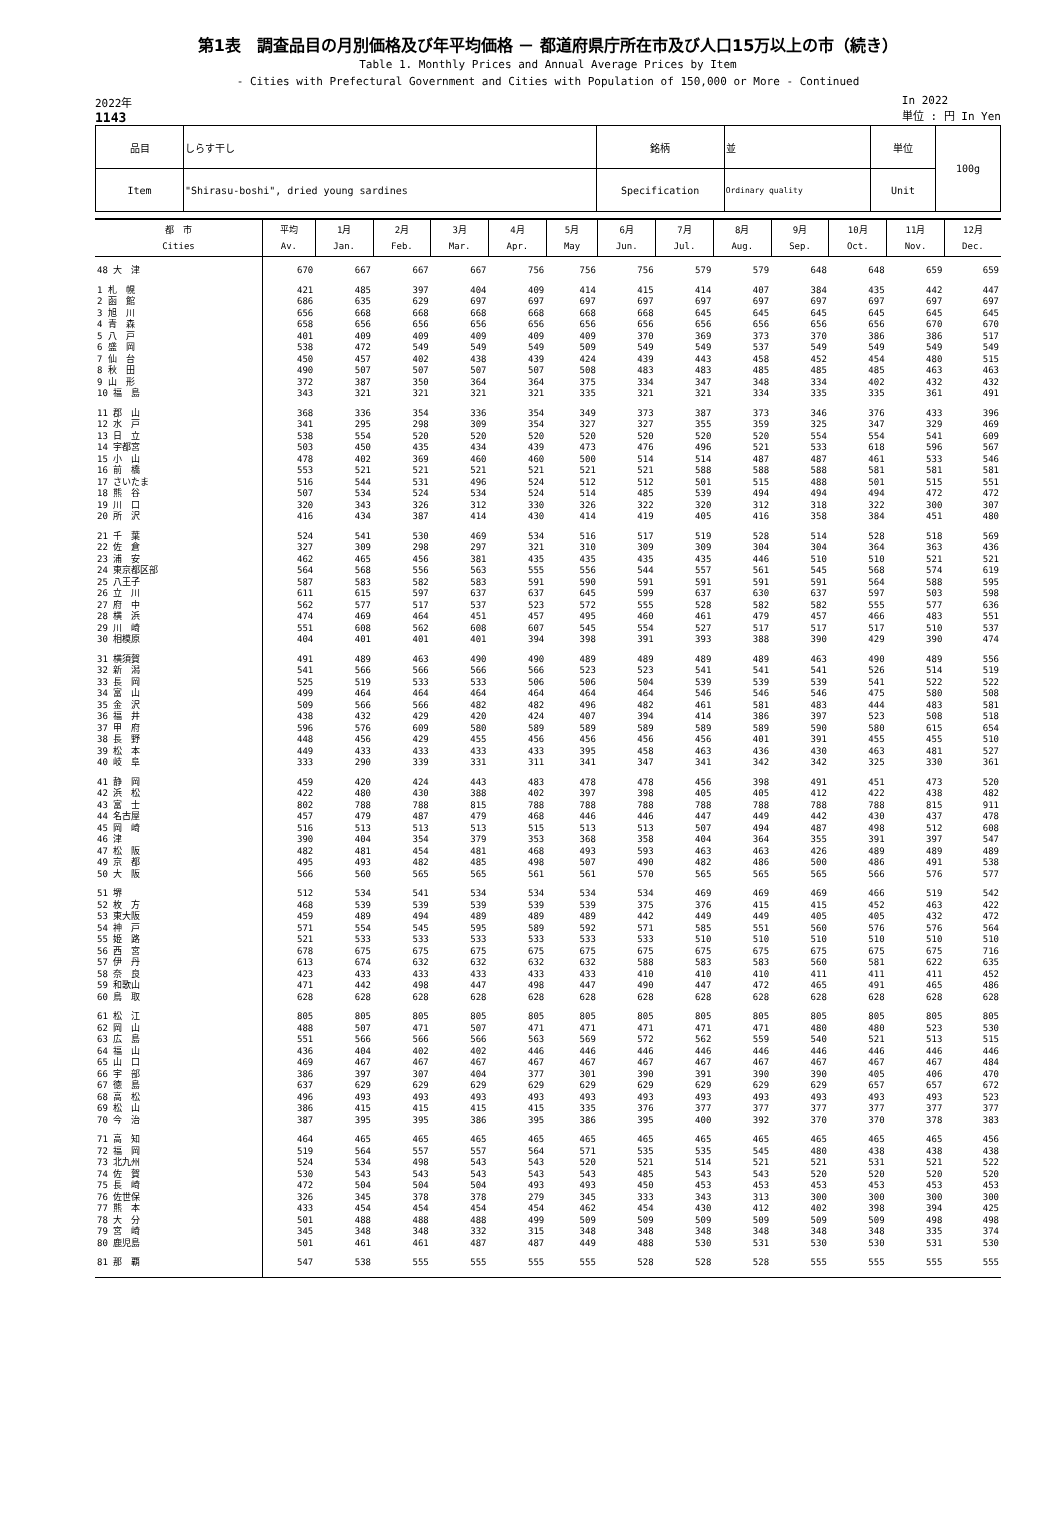第1表　調査品目の月別価格及び年平均価格 － 都道府県庁所在市及び人口15万以上の市（続き）
Table 1. Monthly Prices and Annual Average Prices by Item
- Cities with Prefectural Government and Cities with Population of 150,000 or More - Continued
2022年
1143
In 2022
単位 : 円 In Yen
| 品目 | しらす干し | 銘柄 | 並 | 単位 | 100g |
| Item | "Shirasu-boshi", dried young sardines | Specification | Ordinary quality | Unit | |
| 都 市 Cities | 平均 Av. | 1月 Jan. | 2月 Feb. | 3月 Mar. | 4月 Apr. | 5月 May | 6月 Jun. | 7月 Jul. | 8月 Aug. | 9月 Sep. | 10月 Oct. | 11月 Nov. | 12月 Dec. |
| --- | --- | --- | --- | --- | --- | --- | --- | --- | --- | --- | --- | --- | --- |
| 48 大 津 | 670 | 667 | 667 | 667 | 756 | 756 | 756 | 579 | 579 | 648 | 648 | 659 | 659 |
| 1 札 幌 | 421 | 485 | 397 | 404 | 409 | 414 | 415 | 414 | 407 | 384 | 435 | 442 | 447 |
| 2 函 館 | 686 | 635 | 629 | 697 | 697 | 697 | 697 | 697 | 697 | 697 | 697 | 697 | 697 |
| 3 旭 川 | 656 | 668 | 668 | 668 | 668 | 668 | 668 | 645 | 645 | 645 | 645 | 645 | 645 |
| 4 青 森 | 658 | 656 | 656 | 656 | 656 | 656 | 656 | 656 | 656 | 656 | 656 | 670 | 670 |
| 5 八 戸 | 401 | 409 | 409 | 409 | 409 | 409 | 370 | 369 | 373 | 370 | 386 | 386 | 517 |
| 6 盛 岡 | 538 | 472 | 549 | 549 | 549 | 509 | 549 | 549 | 537 | 549 | 549 | 549 | 549 |
| 7 仙 台 | 450 | 457 | 402 | 438 | 439 | 424 | 439 | 443 | 458 | 452 | 454 | 480 | 515 |
| 8 秋 田 | 490 | 507 | 507 | 507 | 507 | 508 | 483 | 483 | 485 | 485 | 485 | 463 | 463 |
| 9 山 形 | 372 | 387 | 350 | 364 | 364 | 375 | 334 | 347 | 348 | 334 | 402 | 432 | 432 |
| 10 福 島 | 343 | 321 | 321 | 321 | 321 | 335 | 321 | 321 | 334 | 335 | 335 | 361 | 491 |
| 11 郡 山 | 368 | 336 | 354 | 336 | 354 | 349 | 373 | 387 | 373 | 346 | 376 | 433 | 396 |
| 12 水 戸 | 341 | 295 | 298 | 309 | 354 | 327 | 327 | 355 | 359 | 325 | 347 | 329 | 469 |
| 13 日 立 | 538 | 554 | 520 | 520 | 520 | 520 | 520 | 520 | 520 | 554 | 554 | 541 | 609 |
| 14 宇都宮 | 503 | 450 | 435 | 434 | 439 | 473 | 476 | 496 | 521 | 533 | 618 | 596 | 567 |
| 15 小 山 | 478 | 402 | 369 | 460 | 460 | 500 | 514 | 514 | 487 | 487 | 461 | 533 | 546 |
| 16 前 橋 | 553 | 521 | 521 | 521 | 521 | 521 | 521 | 588 | 588 | 588 | 581 | 581 | 581 |
| 17 さいたま | 516 | 544 | 531 | 496 | 524 | 512 | 512 | 501 | 515 | 488 | 501 | 515 | 551 |
| 18 熊 谷 | 507 | 534 | 524 | 534 | 524 | 514 | 485 | 539 | 494 | 494 | 494 | 472 | 472 |
| 19 川 口 | 320 | 343 | 326 | 312 | 330 | 326 | 322 | 320 | 312 | 318 | 322 | 300 | 307 |
| 20 所 沢 | 416 | 434 | 387 | 414 | 430 | 414 | 419 | 405 | 416 | 358 | 384 | 451 | 480 |
| 21 千 葉 | 524 | 541 | 530 | 469 | 534 | 516 | 517 | 519 | 528 | 514 | 528 | 518 | 569 |
| 22 佐 倉 | 327 | 309 | 298 | 297 | 321 | 310 | 309 | 309 | 304 | 304 | 364 | 363 | 436 |
| 23 浦 安 | 462 | 465 | 456 | 381 | 435 | 435 | 435 | 435 | 446 | 510 | 510 | 521 | 521 |
| 24 東京都区部 | 564 | 568 | 556 | 563 | 555 | 556 | 544 | 557 | 561 | 545 | 568 | 574 | 619 |
| 25 八王子 | 587 | 583 | 582 | 583 | 591 | 590 | 591 | 591 | 591 | 591 | 564 | 588 | 595 |
| 26 立 川 | 611 | 615 | 597 | 637 | 637 | 645 | 599 | 637 | 630 | 637 | 597 | 503 | 598 |
| 27 府 中 | 562 | 577 | 517 | 537 | 523 | 572 | 555 | 528 | 582 | 582 | 555 | 577 | 636 |
| 28 横 浜 | 474 | 469 | 464 | 451 | 457 | 495 | 460 | 461 | 479 | 457 | 466 | 483 | 551 |
| 29 川 崎 | 551 | 608 | 562 | 608 | 607 | 545 | 554 | 527 | 517 | 517 | 517 | 510 | 537 |
| 30 相模原 | 404 | 401 | 401 | 401 | 394 | 398 | 391 | 393 | 388 | 390 | 429 | 390 | 474 |
| 31 横須賀 | 491 | 489 | 463 | 490 | 490 | 489 | 489 | 489 | 489 | 463 | 490 | 489 | 556 |
| 32 新 潟 | 541 | 566 | 566 | 566 | 566 | 523 | 523 | 541 | 541 | 541 | 526 | 514 | 519 |
| 33 長 岡 | 525 | 519 | 533 | 533 | 506 | 506 | 504 | 539 | 539 | 539 | 541 | 522 | 522 |
| 34 富 山 | 499 | 464 | 464 | 464 | 464 | 464 | 464 | 546 | 546 | 546 | 475 | 580 | 508 |
| 35 金 沢 | 509 | 566 | 566 | 482 | 482 | 496 | 482 | 461 | 581 | 483 | 444 | 483 | 581 |
| 36 福 井 | 438 | 432 | 429 | 420 | 424 | 407 | 394 | 414 | 386 | 397 | 523 | 508 | 518 |
| 37 甲 府 | 596 | 576 | 609 | 580 | 589 | 589 | 589 | 589 | 589 | 590 | 580 | 615 | 654 |
| 38 長 野 | 448 | 456 | 429 | 455 | 456 | 456 | 456 | 456 | 401 | 391 | 455 | 455 | 510 |
| 39 松 本 | 449 | 433 | 433 | 433 | 433 | 395 | 458 | 463 | 436 | 430 | 463 | 481 | 527 |
| 40 岐 阜 | 333 | 290 | 339 | 331 | 311 | 341 | 347 | 341 | 342 | 342 | 325 | 330 | 361 |
| 41 静 岡 | 459 | 420 | 424 | 443 | 483 | 478 | 478 | 456 | 398 | 491 | 451 | 473 | 520 |
| 42 浜 松 | 422 | 480 | 430 | 388 | 402 | 397 | 398 | 405 | 405 | 412 | 422 | 438 | 482 |
| 43 富 士 | 802 | 788 | 788 | 815 | 788 | 788 | 788 | 788 | 788 | 788 | 788 | 815 | 911 |
| 44 名古屋 | 457 | 479 | 487 | 479 | 468 | 446 | 446 | 447 | 449 | 442 | 430 | 437 | 478 |
| 45 岡 崎 | 516 | 513 | 513 | 513 | 515 | 513 | 513 | 507 | 494 | 487 | 498 | 512 | 608 |
| 46 津 | 390 | 404 | 354 | 379 | 353 | 368 | 358 | 404 | 364 | 355 | 391 | 397 | 547 |
| 47 松 阪 | 482 | 481 | 454 | 481 | 468 | 493 | 593 | 463 | 463 | 426 | 489 | 489 | 489 |
| 49 京 都 | 495 | 493 | 482 | 485 | 498 | 507 | 490 | 482 | 486 | 500 | 486 | 491 | 538 |
| 50 大 阪 | 566 | 560 | 565 | 565 | 561 | 561 | 570 | 565 | 565 | 565 | 566 | 576 | 577 |
| 51 堺 | 512 | 534 | 541 | 534 | 534 | 534 | 534 | 469 | 469 | 469 | 466 | 519 | 542 |
| 52 枚 方 | 468 | 539 | 539 | 539 | 539 | 539 | 375 | 376 | 415 | 415 | 452 | 463 | 422 |
| 53 東大阪 | 459 | 489 | 494 | 489 | 489 | 489 | 442 | 449 | 449 | 405 | 405 | 432 | 472 |
| 54 神 戸 | 571 | 554 | 545 | 595 | 589 | 592 | 571 | 585 | 551 | 560 | 576 | 576 | 564 |
| 55 姫 路 | 521 | 533 | 533 | 533 | 533 | 533 | 533 | 510 | 510 | 510 | 510 | 510 | 510 |
| 56 西 宮 | 678 | 675 | 675 | 675 | 675 | 675 | 675 | 675 | 675 | 675 | 675 | 675 | 716 |
| 57 伊 丹 | 613 | 674 | 632 | 632 | 632 | 632 | 588 | 583 | 583 | 560 | 581 | 622 | 635 |
| 58 奈 良 | 423 | 433 | 433 | 433 | 433 | 433 | 410 | 410 | 410 | 411 | 411 | 411 | 452 |
| 59 和歌山 | 471 | 442 | 498 | 447 | 498 | 447 | 490 | 447 | 472 | 465 | 491 | 465 | 486 |
| 60 鳥 取 | 628 | 628 | 628 | 628 | 628 | 628 | 628 | 628 | 628 | 628 | 628 | 628 | 628 |
| 61 松 江 | 805 | 805 | 805 | 805 | 805 | 805 | 805 | 805 | 805 | 805 | 805 | 805 | 805 |
| 62 岡 山 | 488 | 507 | 471 | 507 | 471 | 471 | 471 | 471 | 471 | 480 | 480 | 523 | 530 |
| 63 広 島 | 551 | 566 | 566 | 566 | 563 | 569 | 572 | 562 | 559 | 540 | 521 | 513 | 515 |
| 64 福 山 | 436 | 404 | 402 | 402 | 446 | 446 | 446 | 446 | 446 | 446 | 446 | 446 | 446 |
| 65 山 口 | 469 | 467 | 467 | 467 | 467 | 467 | 467 | 467 | 467 | 467 | 467 | 467 | 484 |
| 66 宇 部 | 386 | 397 | 307 | 404 | 377 | 301 | 390 | 391 | 390 | 390 | 405 | 406 | 470 |
| 67 徳 島 | 637 | 629 | 629 | 629 | 629 | 629 | 629 | 629 | 629 | 629 | 657 | 657 | 672 |
| 68 高 松 | 496 | 493 | 493 | 493 | 493 | 493 | 493 | 493 | 493 | 493 | 493 | 493 | 523 |
| 69 松 山 | 386 | 415 | 415 | 415 | 415 | 335 | 376 | 377 | 377 | 377 | 377 | 377 | 377 |
| 70 今 治 | 387 | 395 | 395 | 386 | 395 | 386 | 395 | 400 | 392 | 370 | 370 | 378 | 383 |
| 71 高 知 | 464 | 465 | 465 | 465 | 465 | 465 | 465 | 465 | 465 | 465 | 465 | 465 | 456 |
| 72 福 岡 | 519 | 564 | 557 | 557 | 564 | 571 | 535 | 535 | 545 | 480 | 438 | 438 | 438 |
| 73 北九州 | 524 | 534 | 498 | 543 | 543 | 520 | 521 | 514 | 521 | 521 | 531 | 521 | 522 |
| 74 佐 賀 | 530 | 543 | 543 | 543 | 543 | 543 | 485 | 543 | 543 | 520 | 520 | 520 | 520 |
| 75 長 崎 | 472 | 504 | 504 | 504 | 493 | 493 | 450 | 453 | 453 | 453 | 453 | 453 | 453 |
| 76 佐世保 | 326 | 345 | 378 | 378 | 279 | 345 | 333 | 343 | 313 | 300 | 300 | 300 | 300 |
| 77 熊 本 | 433 | 454 | 454 | 454 | 454 | 462 | 454 | 430 | 412 | 402 | 398 | 394 | 425 |
| 78 大 分 | 501 | 488 | 488 | 488 | 499 | 509 | 509 | 509 | 509 | 509 | 509 | 498 | 498 |
| 79 宮 崎 | 345 | 348 | 348 | 332 | 315 | 348 | 348 | 348 | 348 | 348 | 348 | 335 | 374 |
| 80 鹿児島 | 501 | 461 | 461 | 487 | 487 | 449 | 488 | 530 | 531 | 530 | 530 | 531 | 530 |
| 81 那 覇 | 547 | 538 | 555 | 555 | 555 | 555 | 528 | 528 | 528 | 555 | 555 | 555 | 555 |